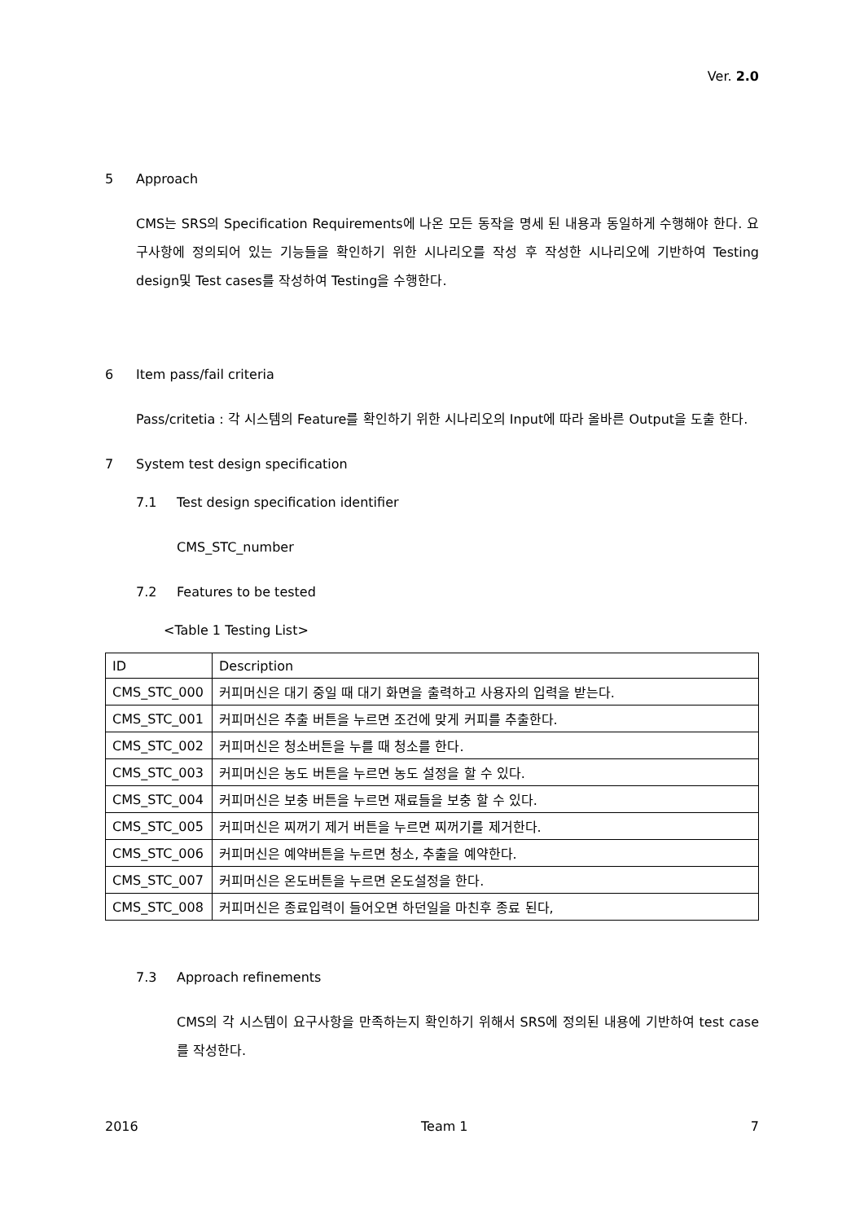Ver. 2.0
5 Approach
CMS는 SRS의 Specification Requirements에 나온 모든 동작을 명세 된 내용과 동일하게 수행해야 한다. 요구사항에 정의되어 있는 기능들을 확인하기 위한 시나리오를 작성 후 작성한 시나리오에 기반하여 Testing design및 Test cases를 작성하여 Testing을 수행한다.
6 Item pass/fail criteria
Pass/critetia : 각 시스템의 Feature를 확인하기 위한 시나리오의 Input에 따라 올바른 Output을 도출 한다.
7 System test design specification
7.1 Test design specification identifier
CMS_STC_number
7.2 Features to be tested
<Table 1 Testing List>
| ID | Description |
| CMS_STC_000 | 커피머신은 대기 중일 때 대기 화면을 출력하고 사용자의 입력을 받는다. |
| CMS_STC_001 | 커피머신은 추출 버튼을 누르면 조건에 맞게 커피를 추출한다. |
| CMS_STC_002 | 커피머신은 청소버튼을 누를 때 청소를 한다. |
| CMS_STC_003 | 커피머신은 농도 버튼을 누르면 농도 설정을 할 수 있다. |
| CMS_STC_004 | 커피머신은 보충 버튼을 누르면 재료들을 보충 할 수 있다. |
| CMS_STC_005 | 커피머신은 찌꺼기 제거 버튼을 누르면 찌꺼기를 제거한다. |
| CMS_STC_006 | 커피머신은 예약버튼을 누르면 청소, 추출을 예약한다. |
| CMS_STC_007 | 커피머신은 온도버튼을 누르면 온도설정을 한다. |
| CMS_STC_008 | 커피머신은 종료입력이 들어오면 하던일을 마친후 종료 된다, |
7.3 Approach refinements
CMS의 각 시스템이 요구사항을 만족하는지 확인하기 위해서 SRS에 정의된 내용에 기반하여 test case를 작성한다.
2016 Team 1 7